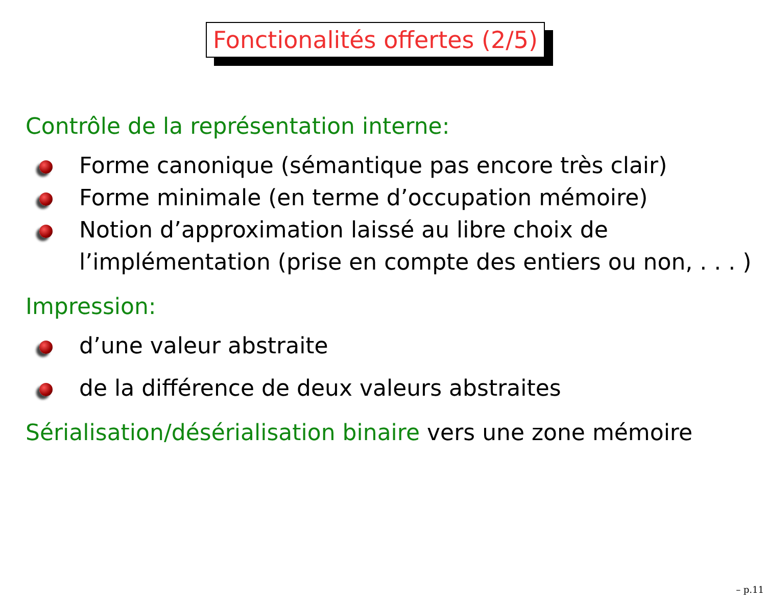Fonctionalités offertes (2/5)
Contrôle de la représentation interne:
Forme canonique (sémantique pas encore très clair)
Forme minimale (en terme d’occupation mémoire)
Notion d’approximation laissé au libre choix de l’implémentation (prise en compte des entiers ou non, . . . )
Impression:
d’une valeur abstraite
de la différence de deux valeurs abstraites
Sérialisation/désérialisation binaire vers une zone mémoire
– p.11